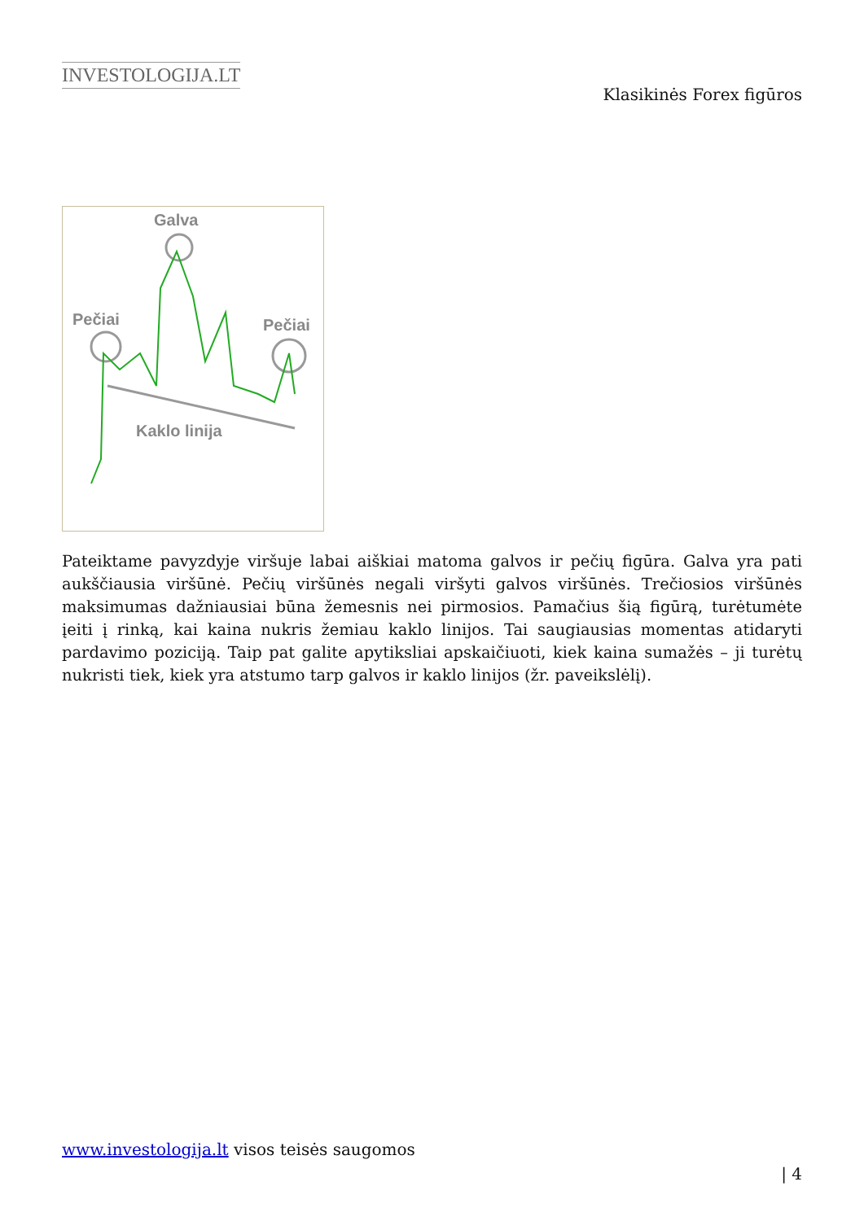INVESTOLOGIJA.LT
Klasikinės Forex figūros
Galva
Pečiai
Pečiai
Kaklo linija
Pateiktame pavyzdyje viršuje labai aiškiai matoma galvos ir pečių figūra. Galva yra pati aukščiausia viršūnė. Pečių viršūnės negali viršyti galvos viršūnės. Trečiosios viršūnės maksimumas dažniausiai būna žemesnis nei pirmosios. Pamačius šią figūrą, turėtumėte įeiti į rinką, kai kaina nukris žemiau kaklo linijos. Tai saugiausias momentas atidaryti pardavimo poziciją. Taip pat galite apytiksliai apskaičiuoti, kiek kaina sumažės – ji turėtų nukristi tiek, kiek yra atstumo tarp galvos ir kaklo linijos (žr. paveikslėlį).
www.investologija.lt visos teisės saugomos
| 4